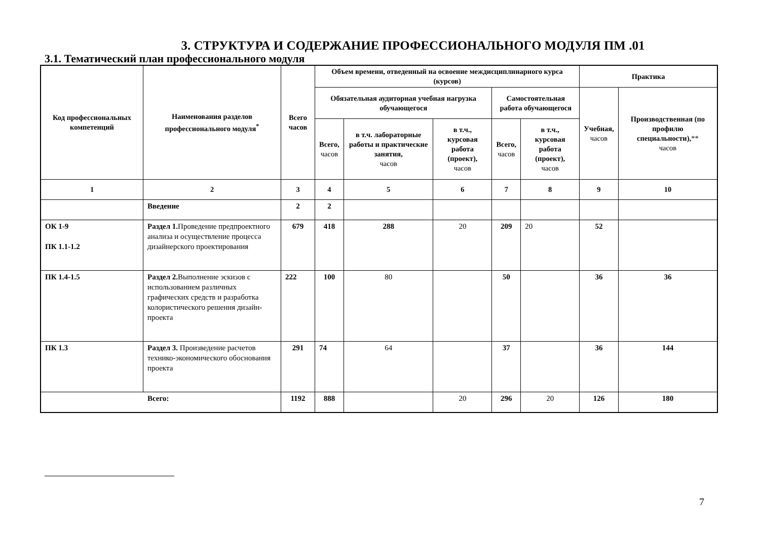3. СТРУКТУРА И СОДЕРЖАНИЕ ПРОФЕССИОНАЛЬНОГО МОДУЛЯ ПМ .01
3.1. Тематический план профессионального модуля
| Код профессиональных компетенций | Наименования разделов профессионального модуля<sup>*</sup> | Всего часов | Объем времени, отведенный на освоение междисциплинарного курса (курсов) | | | | | Практика | |
| --- | --- | --- | --- | --- | --- | --- | --- | --- | --- |
| | | | Обязательная аудиторная учебная нагрузка обучающегося | | | Самостоятельная работа обучающегося | | Учебная, часов | Производственная (по профилю специальности), ** часов |
| | | | Всего, часов | в т.ч. лабораторные работы и практические занятия, часов | в т.ч., курсовая работа (проект), часов | Всего, часов | в т.ч., курсовая работа (проект), часов | | |
| 1 | 2 | 3 | 4 | 5 | 6 | 7 | 8 | 9 | 10 |
| | Введение | 2 | 2 | | | | | | |
| ОК 1-9 ПК 1.1-1.2 | Раздел 1. Проведение предпроектного анализа и осуществление процесса дизайнерского проектирования | 679 | 418 | 288 | 20 | 209 | 20 | 52 | |
| ПК 1.4-1.5 | Раздел 2. Выполнение эскизов с использованием различных графических средств и разработка колористического решения дизайн-проекта | 222 | 100 | 80 | | 50 | | 36 | 36 |
| ПК 1.3 | Раздел 3. Произведение расчетов технико-экономического обоснования проекта | 291 | 74 | 64 | | 37 | | 36 | 144 |
| Всего: | | 1192 | 888 | | 20 | 296 | 20 | 126 | 180 |
7